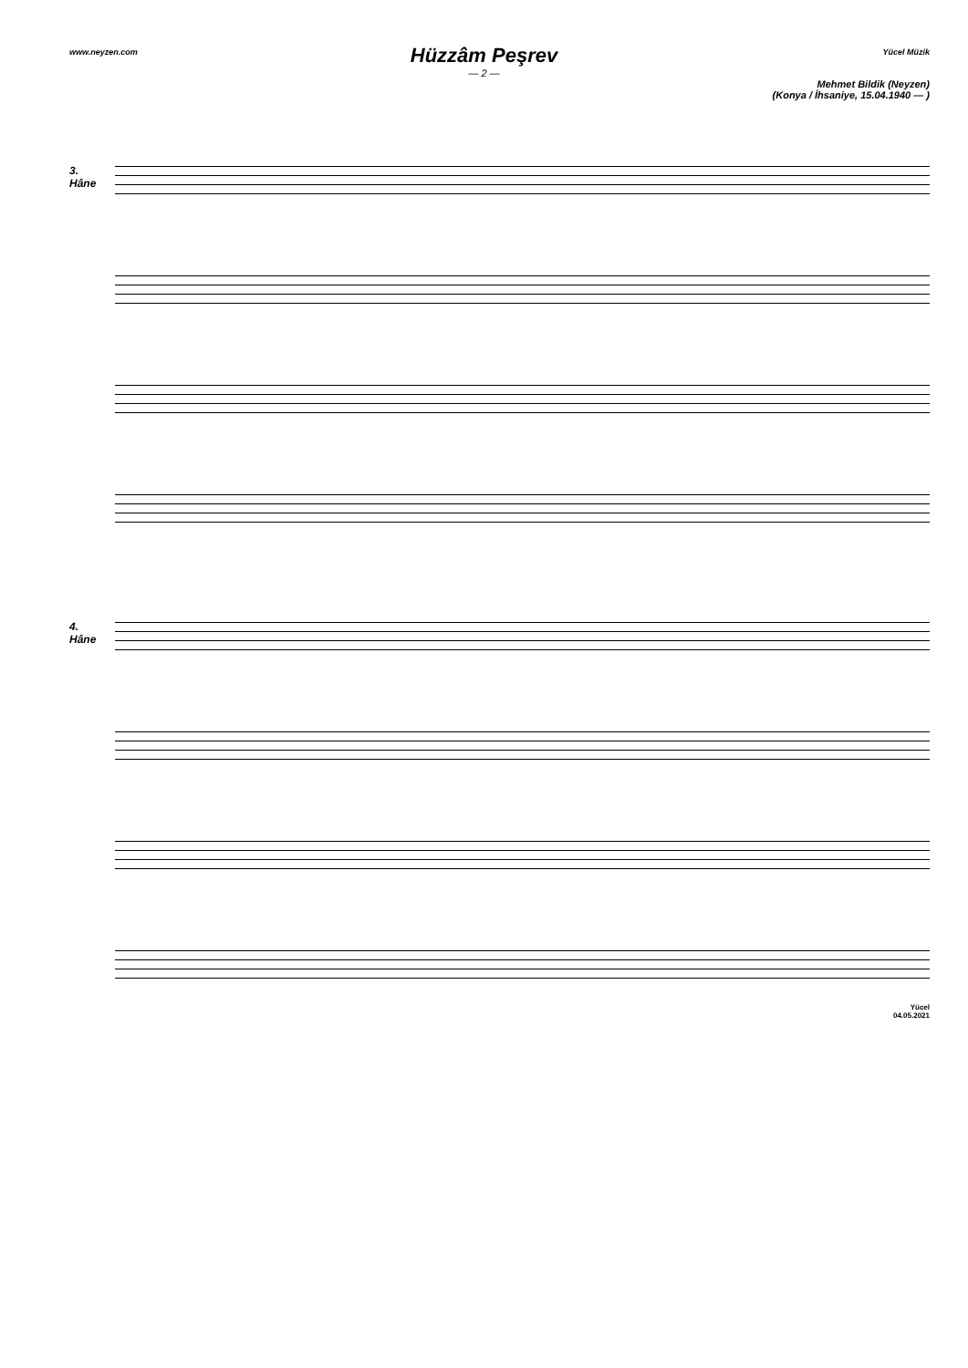www.neyzen.com Yücel Müzik
Hüzzâm Peşrev
— 2 —
Mehmet Bildik (Neyzen)
(Konya / İhsaniye, 15.04.1940 — )
3.
Hâne
4.
Hâne
Yücel
04.05.2021